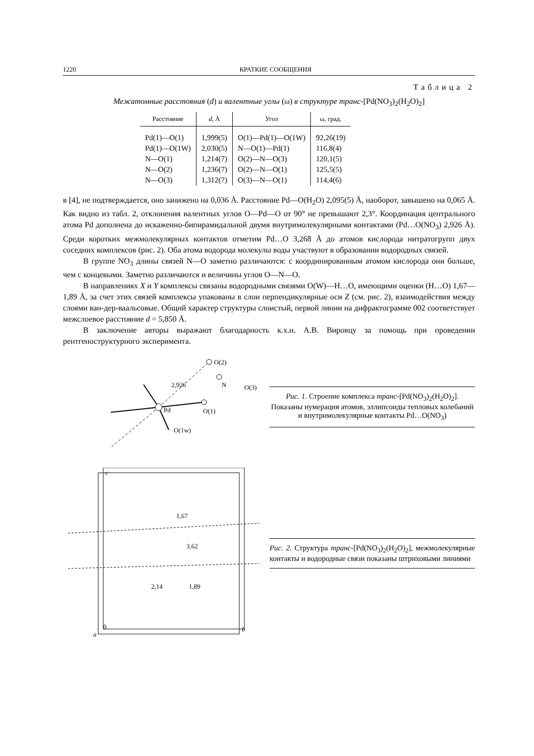1220 КРАТКИЕ СООБЩЕНИЯ
Таблица 2
Межатомные расстояния (d) и валентные углы (ω) в структуре транс-[Pd(NO<sub>3</sub>)<sub>2</sub>(H<sub>2</sub>O)<sub>2</sub>]
| Расстояние | d , Å | Угол | ω, град. |
| --- | --- | --- | --- |
| Pd(1)—O(1) | 1,999(5) | O(1)—Pd(1)—O(1W) | 92,26(19) |
| Pd(1)—O(1W) | 2,030(5) | N—O(1)—Pd(1) | 116,8(4) |
| N—O(1) | 1,214(7) | O(2)—N—O(3) | 120,1(5) |
| N—O(2) | 1,236(7) | O(2)—N—O(1) | 125,5(5) |
| N—O(3) | 1,312(7) | O(3)—N—O(1) | 114,4(6) |
в [4], не подтверждается, оно занижено на 0,036 Å. Расстояние Pd—O(H<sub>2</sub>O) 2,095(5) Å, наоборот, завышено на 0,065 Å. Как видно из табл. 2, отклонения валентных углов O—Pd—O от 90° не превышают 2,3°. Координация центрального атома Pd дополнена до искаженно-бипирамидальной двумя внутримолекулярными контактами (Pd…O(NO<sub>3</sub>) 2,926 Å). Среди коротких межмолекулярных контактов отметим Pd…O 3,268 Å до атомов кислорода нитратогрупп двух соседних комплексов (рис. 2). Оба атома водорода молекулы воды участвуют в образовании водородных связей.
В группе NO<sub>3</sub> длины связей N—O заметно различаются: с координированным атомом кислорода они больше, чем с концевыми. Заметно различаются и величины углов O—N—O.
В направлениях X и Y комплексы связаны водородными связями O(W)—H…O, имеющими оценки (H…O) 1,67—1,89 Å, за счет этих связей комплексы упакованы в слои перпендикулярные оси Z (см. рис. 2), взаимодействия между слоями ван-дер-ваальсовые. Общий характер структуры слоистый, первой линии на дифрактограмме 002 соответствует межслоевое расстояние d = 5,850 Å.
В заключение авторы выражают благодарность к.х.н. А.В. Вировцу за помощь при проведении рентгеноструктурного эксперимента.
Pd
O(2)
N
O(3)
O(1)
O(1w)
2,926
Рис. 1. Строение комплекса транс-[Pd(NO<sub>3</sub>)<sub>2</sub>(H<sub>2</sub>O)<sub>2</sub>]. Показаны нумерация атомов, эллипсоиды тепловых колебаний и внутримолекулярные контакты Pd…O(NO<sub>3</sub>)
c
1,67
3,62
2,14
1,89
0
a
b
Рис. 2. Структура транс-[Pd(NO<sub>3</sub>)<sub>2</sub>(H<sub>2</sub>O)<sub>2</sub>], межмолекулярные контакты и водородные связи показаны штриховыми линиями